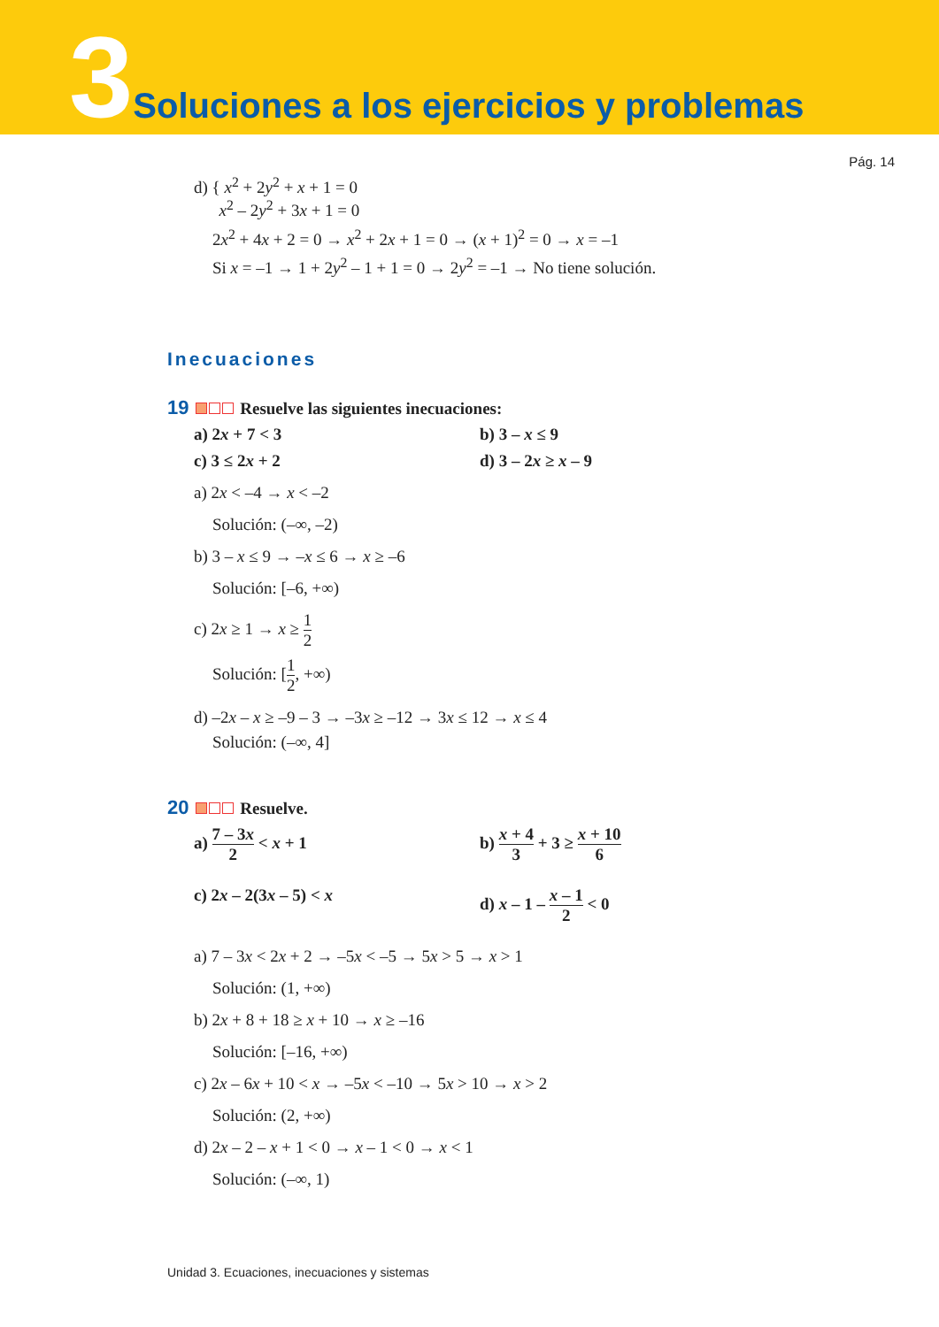3 Soluciones a los ejercicios y problemas
Pág. 14
d) { x<sup>2</sup> + 2y<sup>2</sup> + x + 1 = 0
x<sup>2</sup> – 2y<sup>2</sup> + 3x + 1 = 0
2x<sup>2</sup> + 4x + 2 = 0 → x<sup>2</sup> + 2x + 1 = 0 → (x + 1)<sup>2</sup> = 0 → x = –1
Si x = –1 → 1 + 2y<sup>2</sup> – 1 + 1 = 0 → 2y<sup>2</sup> = –1 → No tiene solución.
Inecuaciones
19 Resuelve las siguientes inecuaciones:
a) 2x + 7 < 3
b) 3 – x ≤ 9
c) 3 ≤ 2x + 2
d) 3 – 2x ≥ x – 9
a) 2x < –4 → x < –2
Solución: (–∞, –2)
b) 3 – x ≤ 9 → –x ≤ 6 → x ≥ –6
Solución: [–6, +∞)
c) 2x ≥ 1 → x ≥ 1 2
Solución: [1 2, +∞)
d) –2x – x ≥ –9 – 3 → –3x ≥ –12 → 3x ≤ 12 → x ≤ 4
Solución: (–∞, 4]
20 Resuelve.
a) 7 – 3x 2 < x + 1
b) x + 4 3 + 3 ≥ x + 10 6
c) 2x – 2(3x – 5) < x
d) x – 1 – x – 1 2 < 0
a) 7 – 3x < 2x + 2 → –5x < –5 → 5x > 5 → x > 1
Solución: (1, +∞)
b) 2x + 8 + 18 ≥ x + 10 → x ≥ –16
Solución: [–16, +∞)
c) 2x – 6x + 10 < x → –5x < –10 → 5x > 10 → x > 2
Solución: (2, +∞)
d) 2x – 2 – x + 1 < 0 → x – 1 < 0 → x < 1
Solución: (–∞, 1)
Unidad 3. Ecuaciones, inecuaciones y sistemas